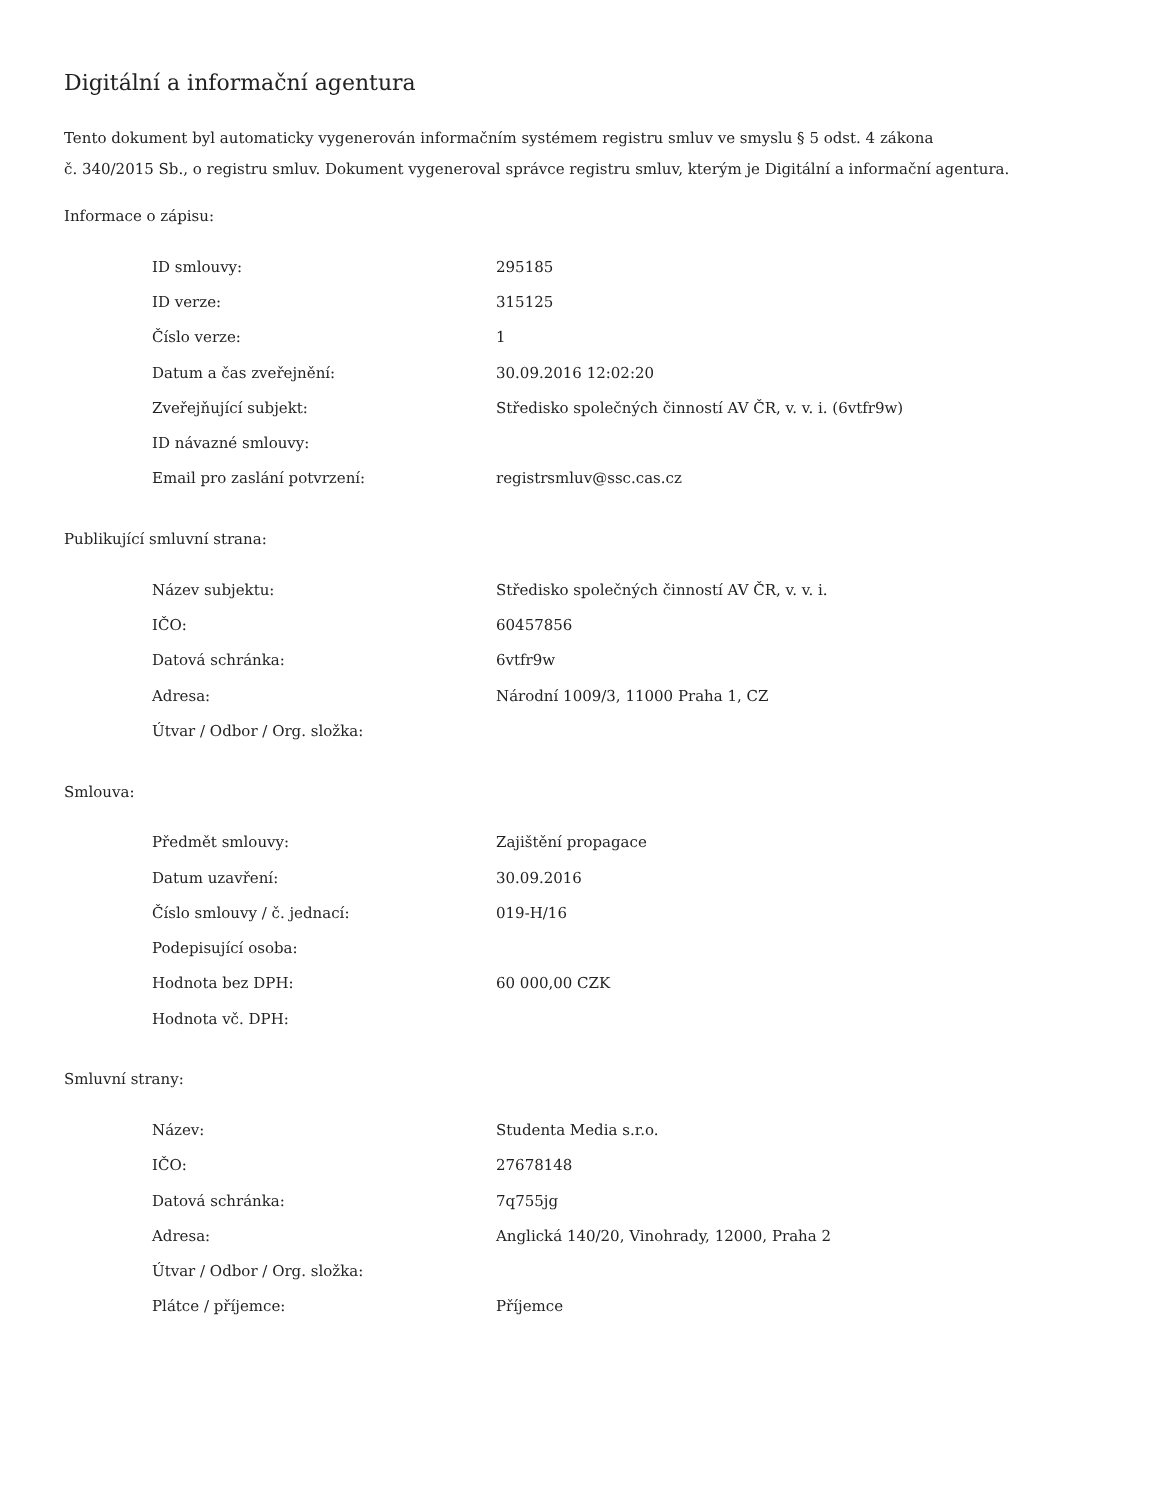Digitální a informační agentura
Tento dokument byl automaticky vygenerován informačním systémem registru smluv ve smyslu § 5 odst. 4 zákona
č. 340/2015 Sb., o registru smluv. Dokument vygeneroval správce registru smluv, kterým je Digitální a informační agentura.
Informace o zápisu:
| ID smlouvy: | 295185 |
| ID verze: | 315125 |
| Číslo verze: | 1 |
| Datum a čas zveřejnění: | 30.09.2016 12:02:20 |
| Zveřejňující subjekt: | Středisko společných činností AV ČR, v. v. i. (6vtfr9w) |
| ID návazné smlouvy: | |
| Email pro zaslání potvrzení: | registrsmluv@ssc.cas.cz |
Publikující smluvní strana:
| Název subjektu: | Středisko společných činností AV ČR, v. v. i. |
| IČO: | 60457856 |
| Datová schránka: | 6vtfr9w |
| Adresa: | Národní 1009/3, 11000 Praha 1, CZ |
| Útvar / Odbor / Org. složka: | |
Smlouva:
| Předmět smlouvy: | Zajištění propagace |
| Datum uzavření: | 30.09.2016 |
| Číslo smlouvy / č. jednací: | 019-H/16 |
| Podepisující osoba: | |
| Hodnota bez DPH: | 60 000,00 CZK |
| Hodnota vč. DPH: | |
Smluvní strany:
| Název: | Studenta Media s.r.o. |
| IČO: | 27678148 |
| Datová schránka: | 7q755jg |
| Adresa: | Anglická 140/20, Vinohrady, 12000, Praha 2 |
| Útvar / Odbor / Org. složka: | |
| Plátce / příjemce: | Příjemce |